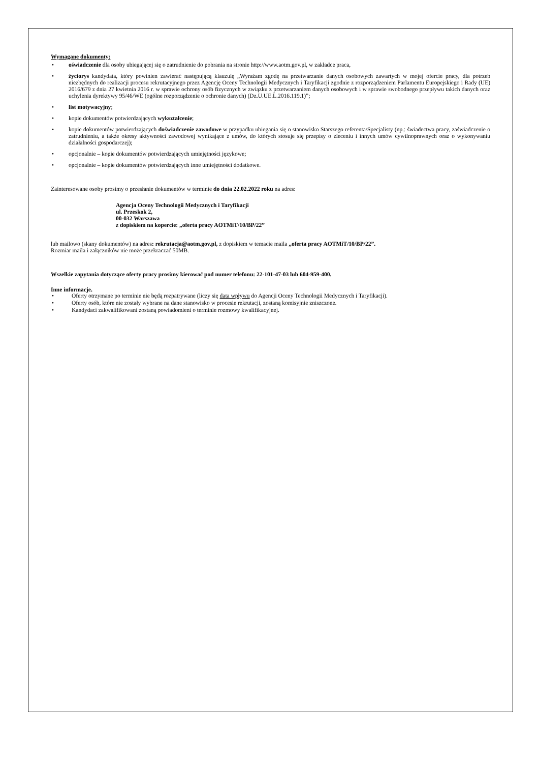Wymagane dokumenty:
• oświadczenie dla osoby ubiegającej się o zatrudnienie do pobrania na stronie http://www.aotm.gov.pl, w zakładce praca,
• życiorys kandydata, który powinien zawierać następującą klauzulę „Wyrażam zgodę na przetwarzanie danych osobowych zawartych w mojej ofercie pracy, dla potrzeb niezbędnych do realizacji procesu rekrutacyjnego przez Agencję Oceny Technologii Medycznych i Taryfikacji zgodnie z rozporządzeniem Parlamentu Europejskiego i Rady (UE) 2016/679 z dnia 27 kwietnia 2016 r. w sprawie ochrony osób fizycznych w związku z przetwarzaniem danych osobowych i w sprawie swobodnego przepływu takich danych oraz uchylenia dyrektywy 95/46/WE (ogólne rozporządzenie o ochronie danych) (Dz.U.UE.L.2016.119.1)”;
• list motywacyjny;
• kopie dokumentów potwierdzających wykształcenie;
• kopie dokumentów potwierdzających doświadczenie zawodowe w przypadku ubiegania się o stanowisko Starszego referenta/Specjalisty (np.: świadectwa pracy, zaświadczenie o zatrudnieniu, a także okresy aktywności zawodowej wynikające z umów, do których stosuje się przepisy o zleceniu i innych umów cywilnoprawnych oraz o wykonywaniu działalności gospodarczej);
• opcjonalnie – kopie dokumentów potwierdzających umiejętności językowe;
• opcjonalnie – kopie dokumentów potwierdzających inne umiejętności dodatkowe.
Zainteresowane osoby prosimy o przesłanie dokumentów w terminie do dnia 22.02.2022 roku na adres:
Agencja Oceny Technologii Medycznych i Taryfikacji
ul. Przeskok 2,
00-032 Warszawa
z dopiskiem na kopercie: „oferta pracy AOTMiT/10/BP/22”
lub mailowo (skany dokumentów) na adres: rekrutacja@aotm.gov.pl, z dopiskiem w temacie maila „oferta pracy AOTMiT/10/BP/22”.
Rozmiar maila i załączników nie może przekraczać 50MB.
Wszelkie zapytania dotyczące oferty pracy prosimy kierować pod numer telefonu: 22-101-47-03 lub 604-959-400.
Inne informacje.
• Oferty otrzymane po terminie nie będą rozpatrywane (liczy się data wpływu do Agencji Oceny Technologii Medycznych i Taryfikacji).
• Oferty osób, które nie zostały wybrane na dane stanowisko w procesie rekrutacji, zostaną komisyjnie zniszczone.
• Kandydaci zakwalifikowani zostaną powiadomieni o terminie rozmowy kwalifikacyjnej.